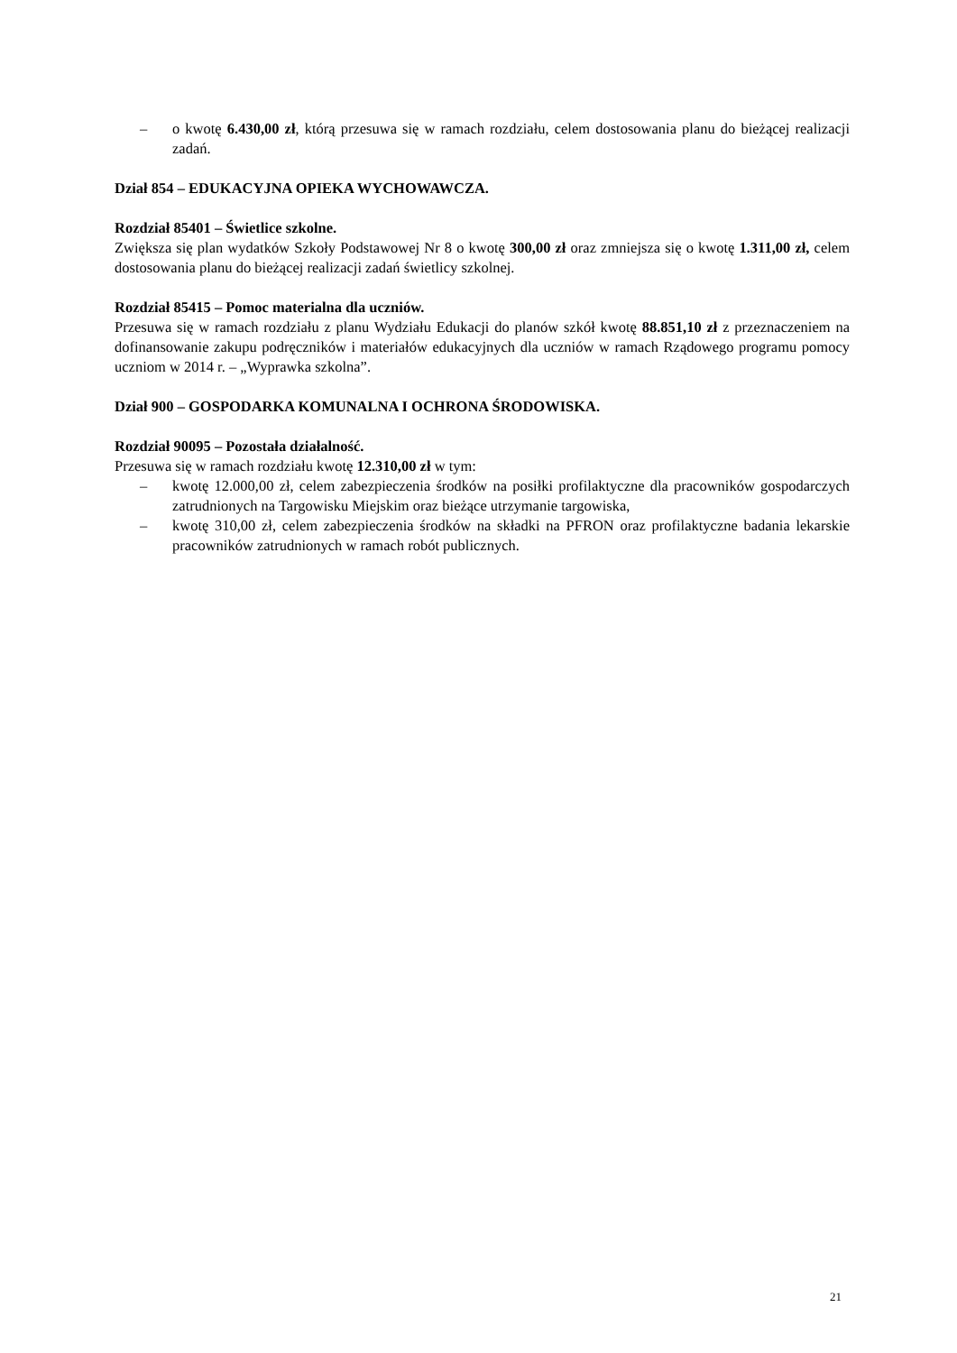– o kwotę 6.430,00 zł, którą przesuwa się w ramach rozdziału, celem dostosowania planu do bieżącej realizacji zadań.
Dział 854 – EDUKACYJNA OPIEKA WYCHOWAWCZA.
Rozdział 85401 – Świetlice szkolne.
Zwiększa się plan wydatków Szkoły Podstawowej Nr 8 o kwotę 300,00 zł oraz zmniejsza się o kwotę 1.311,00 zł, celem dostosowania planu do bieżącej realizacji zadań świetlicy szkolnej.
Rozdział 85415 – Pomoc materialna dla uczniów.
Przesuwa się w ramach rozdziału z planu Wydziału Edukacji do planów szkół kwotę 88.851,10 zł z przeznaczeniem na dofinansowanie zakupu podręczników i materiałów edukacyjnych dla uczniów w ramach Rządowego programu pomocy uczniom w 2014 r. – „Wyprawka szkolna”.
Dział 900 – GOSPODARKA KOMUNALNA I OCHRONA ŚRODOWISKA.
Rozdział 90095 – Pozostała działalność.
Przesuwa się w ramach rozdziału kwotę 12.310,00 zł w tym:
– kwotę 12.000,00 zł, celem zabezpieczenia środków na posiłki profilaktyczne dla pracowników gospodarczych zatrudnionych na Targowisku Miejskim oraz bieżące utrzymanie targowiska,
– kwotę 310,00 zł, celem zabezpieczenia środków na składki na PFRON oraz profilaktyczne badania lekarskie pracowników zatrudnionych w ramach robót publicznych.
21